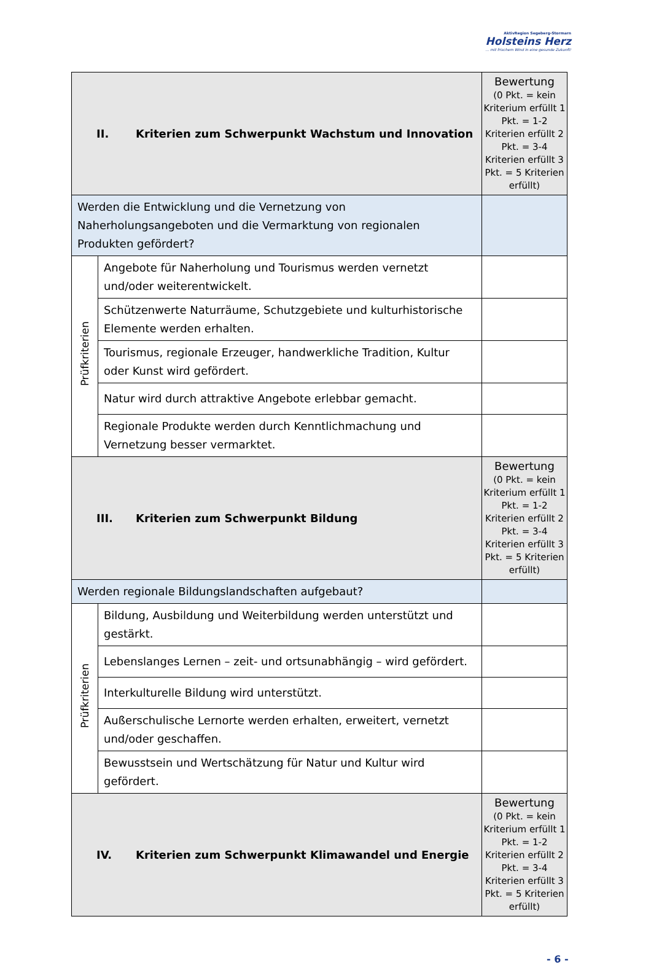AktivRegion Segeberg-Stormarn
Holsteins Herz
... mit frischem Wind in eine gesunde Zukunft!
| II. Kriterien zum Schwerpunkt Wachstum und Innovation | | Bewertung (0 Pkt. = kein Kriterium erfüllt 1 Pkt. = 1-2 Kriterien erfüllt 2 Pkt. = 3-4 Kriterien erfüllt 3 Pkt. = 5 Kriterien erfüllt) |
| Werden die Entwicklung und die Vernetzung von Naherholungsangeboten und die Vermarktung von regionalen Produkten gefördert? | | |
| Prüfkriterien | Angebote für Naherholung und Tourismus werden vernetzt und/oder weiterentwickelt. | |
| | Schützenwerte Naturräume, Schutzgebiete und kulturhistorische Elemente werden erhalten. | |
| | Tourismus, regionale Erzeuger, handwerkliche Tradition, Kultur oder Kunst wird gefördert. | |
| | Natur wird durch attraktive Angebote erlebbar gemacht. | |
| | Regionale Produkte werden durch Kenntlichmachung und Vernetzung besser vermarktet. | |
| III. Kriterien zum Schwerpunkt Bildung | | Bewertung (0 Pkt. = kein Kriterium erfüllt 1 Pkt. = 1-2 Kriterien erfüllt 2 Pkt. = 3-4 Kriterien erfüllt 3 Pkt. = 5 Kriterien erfüllt) |
| Werden regionale Bildungslandschaften aufgebaut? | | |
| Prüfkriterien | Bildung, Ausbildung und Weiterbildung werden unterstützt und gestärkt. | |
| | Lebenslanges Lernen – zeit- und ortsunabhängig – wird gefördert. | |
| | Interkulturelle Bildung wird unterstützt. | |
| | Außerschulische Lernorte werden erhalten, erweitert, vernetzt und/oder geschaffen. | |
| | Bewusstsein und Wertschätzung für Natur und Kultur wird gefördert. | |
| IV. Kriterien zum Schwerpunkt Klimawandel und Energie | | Bewertung (0 Pkt. = kein Kriterium erfüllt 1 Pkt. = 1-2 Kriterien erfüllt 2 Pkt. = 3-4 Kriterien erfüllt 3 Pkt. = 5 Kriterien erfüllt) |
- 6 -